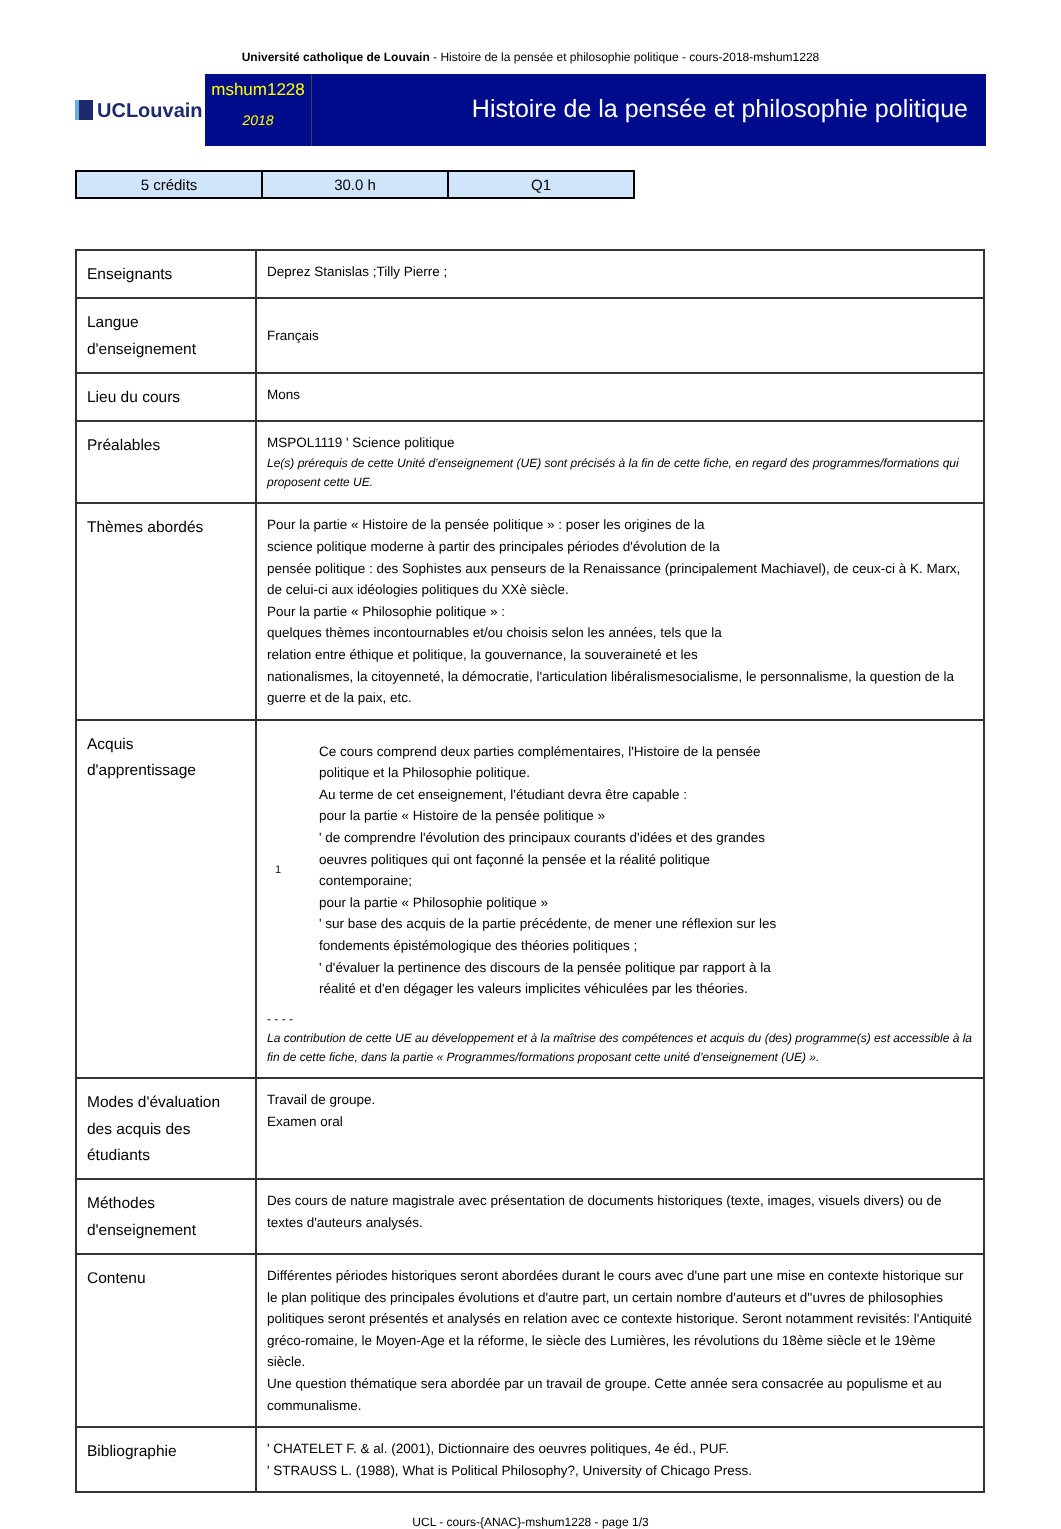Université catholique de Louvain - Histoire de la pensée et philosophie politique - cours-2018-mshum1228
UCLouvain
mshum1228
2018
Histoire de la pensée et philosophie politique
| 5 crédits | 30.0 h | Q1 |
| Enseignants | Deprez Stanislas ;Tilly Pierre ; |
| Langue d'enseignement | Français |
| Lieu du cours | Mons |
| Préalables | MSPOL1119 ' Science politique Le(s) prérequis de cette Unité d’enseignement (UE) sont précisés à la fin de cette fiche, en regard des programmes/formations qui proposent cette UE. |
| Thèmes abordés | Pour la partie « Histoire de la pensée politique » : poser les origines de la science politique moderne à partir des principales périodes d'évolution de la pensée politique : des Sophistes aux penseurs de la Renaissance (principalement Machiavel), de ceux-ci à K. Marx, de celui-ci aux idéologies politiques du XXè siècle. Pour la partie « Philosophie politique » : quelques thèmes incontournables et/ou choisis selon les années, tels que la relation entre éthique et politique, la gouvernance, la souveraineté et les nationalismes, la citoyenneté, la démocratie, l'articulation libéralismesocialisme, le personnalisme, la question de la guerre et de la paix, etc. |
| Acquis d'apprentissage | 1 Ce cours comprend deux parties complémentaires, l'Histoire de la pensée politique et la Philosophie politique. Au terme de cet enseignement, l'étudiant devra être capable : pour la partie « Histoire de la pensée politique » ' de comprendre l'évolution des principaux courants d'idées et des grandes oeuvres politiques qui ont façonné la pensée et la réalité politique contemporaine; pour la partie « Philosophie politique » ' sur base des acquis de la partie précédente, de mener une réflexion sur les fondements épistémologique des théories politiques ; ' d'évaluer la pertinence des discours de la pensée politique par rapport à la réalité et d'en dégager les valeurs implicites véhiculées par les théories. - - - - La contribution de cette UE au développement et à la maîtrise des compétences et acquis du (des) programme(s) est accessible à la fin de cette fiche, dans la partie « Programmes/formations proposant cette unité d’enseignement (UE) ». |
| Modes d'évaluation des acquis des étudiants | Travail de groupe. Examen oral |
| Méthodes d'enseignement | Des cours de nature magistrale avec présentation de documents historiques (texte, images, visuels divers) ou de textes d'auteurs analysés. |
| Contenu | Différentes périodes historiques seront abordées durant le cours avec d'une part une mise en contexte historique sur le plan politique des principales évolutions et d'autre part, un certain nombre d'auteurs et d''uvres de philosophies politiques seront présentés et analysés en relation avec ce contexte historique. Seront notamment revisités: l'Antiquité gréco-romaine, le Moyen-Age et la réforme, le siècle des Lumières, les révolutions du 18ème siècle et le 19ème siècle. Une question thématique sera abordée par un travail de groupe. Cette année sera consacrée au populisme et au communalisme. |
| Bibliographie | ' CHATELET F. & al. (2001), Dictionnaire des oeuvres politiques, 4e éd., PUF. ' STRAUSS L. (1988), What is Political Philosophy?, University of Chicago Press. |
UCL - cours-{ANAC}-mshum1228 - page 1/3